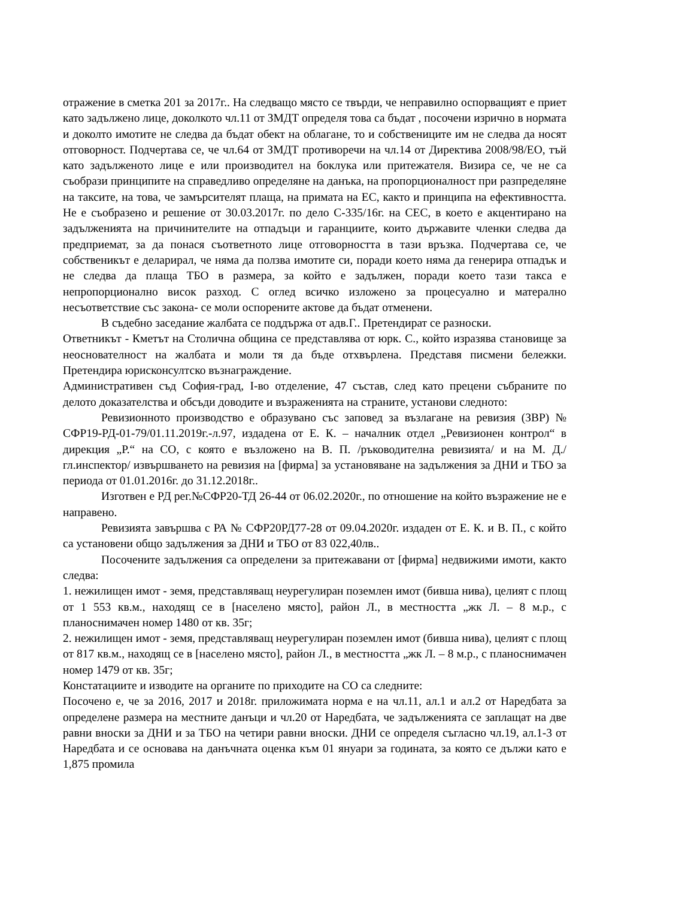отражение в сметка 201 за 2017г.. На следващо място се твърди, че неправилно оспорващият е приет като задължено лице, доколкото чл.11 от ЗМДТ определя това са бъдат , посочени изрично в нормата и доколто имотите не следва да бъдат обект на облагане, то и собствениците им не следва да носят отговорност. Подчертава се, че чл.64 от ЗМДТ противоречи на чл.14 от Директива 2008/98/ЕО, тъй като задълженото лице е или производител на боклука или притежателя. Визира се, че не са съобрази принципите на справедливо определяне на данъка, на пропорционалност при разпределяне на таксите, на това, че замърсителят плаща, на примата на ЕС, както и принципа на ефективността. Не е съобразено и решение от 30.03.2017г. по дело С-335/16г. на СЕС, в което е акцентирано на задълженията на причинителите на отпадъци и гаранциите, които държавите членки следва да предприемат, за да понася съответното лице отговорността в тази връзка. Подчертава се, че собственикът е деларирал, че няма да ползва имотите си, поради което няма да генерира отпадък и не следва да плаща ТБО в размера, за който е задължен, поради което тази такса е непропорционално висок разход. С оглед всичко изложено за процесуално и матерално несъответствие със закона- се моли оспорените актове да бъдат отменени.
В съдебно заседание жалбата се поддържа от адв.Г.. Претендират се разноски.
Ответникът - Кметът на Столична община се представлява от юрк. С., който изразява становище за неоснователност на жалбата и моли тя да бъде отхвърлена. Представя писмени бележки. Претендира юрисконсултско възнаграждение.
Административен съд София-град, I-во отделение, 47 състав, след като прецени събраните по делото доказателства и обсъди доводите и възраженията на страните, установи следното:
Ревизионното производство е образувано със заповед за възлагане на ревизия (ЗВР) № СФР19-РД-01-79/01.11.2019г.-л.97, издадена от Е. К. – началник отдел „Ревизионен контрол“ в дирекция „Р.“ на СО, с която е възложено на В. П. /ръководителна ревизията/ и на М. Д./гл.инспектор/ извършването на ревизия на [фирма] за установяване на задължения за ДНИ и ТБО за периода от 01.01.2016г. до 31.12.2018г..
Изготвен е РД рег.№СФР20-ТД 26-44 от 06.02.2020г., по отношение на който възражение не е направено.
Ревизията завършва с РА № СФР20РД77-28 от 09.04.2020г. издаден от Е. К. и В. П., с който са установени общо задължения за ДНИ и ТБО от 83 022,40лв..
Посочените задължения са определени за притежавани от [фирма] недвижими имоти, както следва:
1. нежилищен имот - земя, представляващ неурегулиран поземлен имот (бивша нива), целият с площ от 1 553 кв.м., находящ се в [населено място], район Л., в местността „жк Л. – 8 м.р., с планоснимачен номер 1480 от кв. 35г;
2. нежилищен имот - земя, представляващ неурегулиран поземлен имот (бивша нива), целият с площ от 817 кв.м., находящ се в [населено място], район Л., в местността „жк Л. – 8 м.р., с планоснимачен номер 1479 от кв. 35г;
Констатациите и изводите на органите по приходите на СО са следните:
Посочено е, че за 2016, 2017 и 2018г. приложимата норма е на чл.11, ал.1 и ал.2 от Наредбата за определене размера на местните данъци и чл.20 от Наредбата, че задълженията се заплащат на две равни вноски за ДНИ и за ТБО на четири равни вноски. ДНИ се определя съгласно чл.19, ал.1-3 от Наредбата и се основава на данъчната оценка към 01 януари за годината, за която се дължи като е 1,875 промила